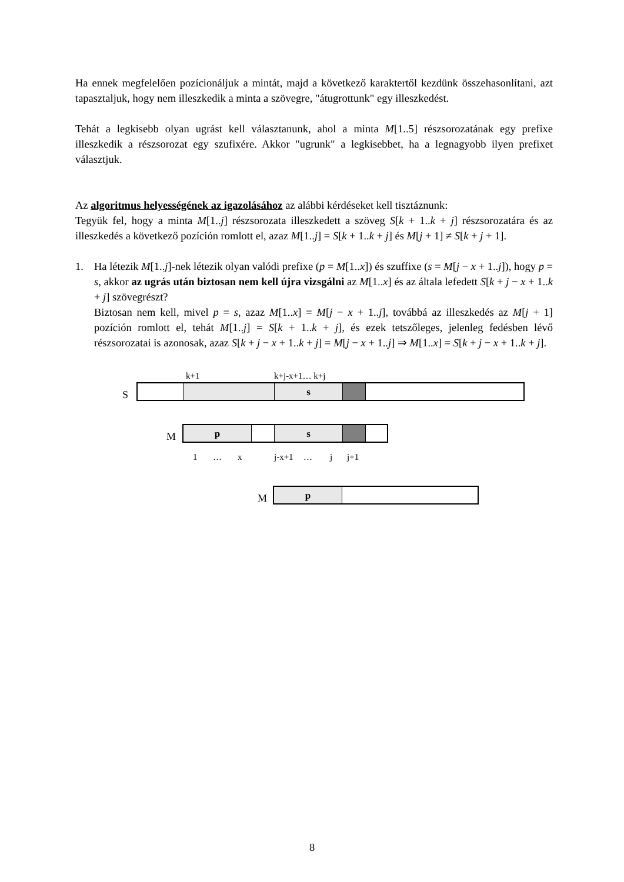Ha ennek megfelelően pozícionáljuk a mintát, majd a következő karaktertől kezdünk összehasonlítani, azt tapasztaljuk, hogy nem illeszkedik a minta a szövegre, "átugrottunk" egy illeszkedést.
Tehát a legkisebb olyan ugrást kell választanunk, ahol a minta M[1..5] részsorozatának egy prefixe illeszkedik a részsorozat egy szufixére. Akkor "ugrunk" a legkisebbet, ha a legnagyobb ilyen prefixet választjuk.
Az algoritmus helyességének az igazolásához az alábbi kérdéseket kell tisztáznunk:
Tegyük fel, hogy a minta M[1..j] részsorozata illeszkedett a szöveg S[k + 1..k + j] részsorozatára és az illeszkedés a következő pozíción romlott el, azaz M[1..j] = S[k + 1..k + j] és M[j + 1] ≠ S[k + j + 1].
1. Ha létezik M[1..j]-nek létezik olyan valódi prefixe (p = M[1..x]) és szuffixe (s = M[j − x + 1..j]), hogy p = s, akkor az ugrás után biztosan nem kell újra vizsgálni az M[1..x] és az általa lefedett S[k + j − x + 1..k + j] szövegrészt?
Biztosan nem kell, mivel p = s, azaz M[1..x] = M[j − x + 1..j], továbbá az illeszkedés az M[j + 1] pozíción romlott el, tehát M[1..j] = S[k + 1..k + j], és ezek tetszőleges, jelenleg fedésben lévő részsorozatai is azonosak, azaz S[k + j − x + 1..k + j] = M[j − x + 1..j] ⇒ M[1..x] = S[k + j − x + 1..k + j].
k+1 k+j-x+1… k+j
S s
M
p s
1 … x j-x+1 … j j+1
M p
8